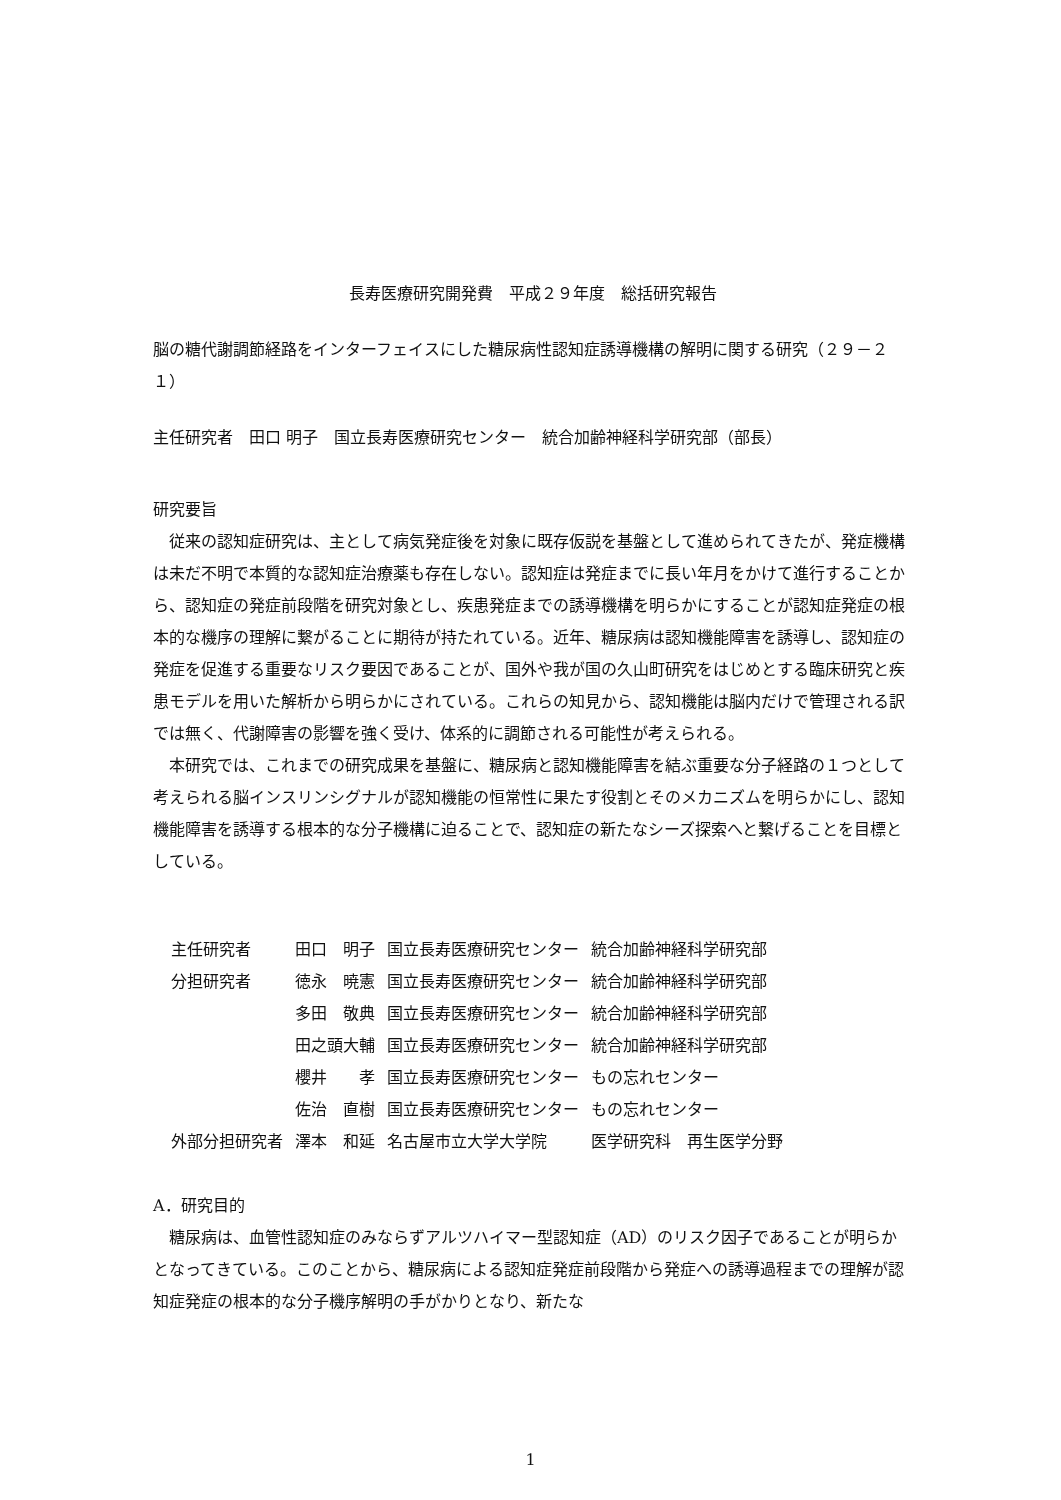長寿医療研究開発費　平成２９年度　総括研究報告
脳の糖代謝調節経路をインターフェイスにした糖尿病性認知症誘導機構の解明に関する研究（２９－２１）
主任研究者　田口 明子　国立長寿医療研究センター　統合加齢神経科学研究部（部長）
研究要旨
従来の認知症研究は、主として病気発症後を対象に既存仮説を基盤として進められてきたが、発症機構は未だ不明で本質的な認知症治療薬も存在しない。認知症は発症までに長い年月をかけて進行することから、認知症の発症前段階を研究対象とし、疾患発症までの誘導機構を明らかにすることが認知症発症の根本的な機序の理解に繋がることに期待が持たれている。近年、糖尿病は認知機能障害を誘導し、認知症の発症を促進する重要なリスク要因であることが、国外や我が国の久山町研究をはじめとする臨床研究と疾患モデルを用いた解析から明らかにされている。これらの知見から、認知機能は脳内だけで管理される訳では無く、代謝障害の影響を強く受け、体系的に調節される可能性が考えられる。
本研究では、これまでの研究成果を基盤に、糖尿病と認知機能障害を結ぶ重要な分子経路の１つとして考えられる脳インスリンシグナルが認知機能の恒常性に果たす役割とそのメカニズムを明らかにし、認知機能障害を誘導する根本的な分子機構に迫ることで、認知症の新たなシーズ探索へと繋げることを目標としている。
| 主任研究者 | 田口 明子 | 国立長寿医療研究センター | 統合加齢神経科学研究部 |
| 分担研究者 | 徳永 暁憲 | 国立長寿医療研究センター | 統合加齢神経科学研究部 |
| | 多田 敬典 | 国立長寿医療研究センター | 統合加齢神経科学研究部 |
| | 田之頭大輔 | 国立長寿医療研究センター | 統合加齢神経科学研究部 |
| | 櫻井 孝 | 国立長寿医療研究センター | もの忘れセンター |
| | 佐治 直樹 | 国立長寿医療研究センター | もの忘れセンター |
| 外部分担研究者 | 澤本 和延 | 名古屋市立大学大学院 | 医学研究科 再生医学分野 |
A．研究目的
糖尿病は、血管性認知症のみならずアルツハイマー型認知症（AD）のリスク因子であることが明らかとなってきている。このことから、糖尿病による認知症発症前段階から発症への誘導過程までの理解が認知症発症の根本的な分子機序解明の手がかりとなり、新たな
1